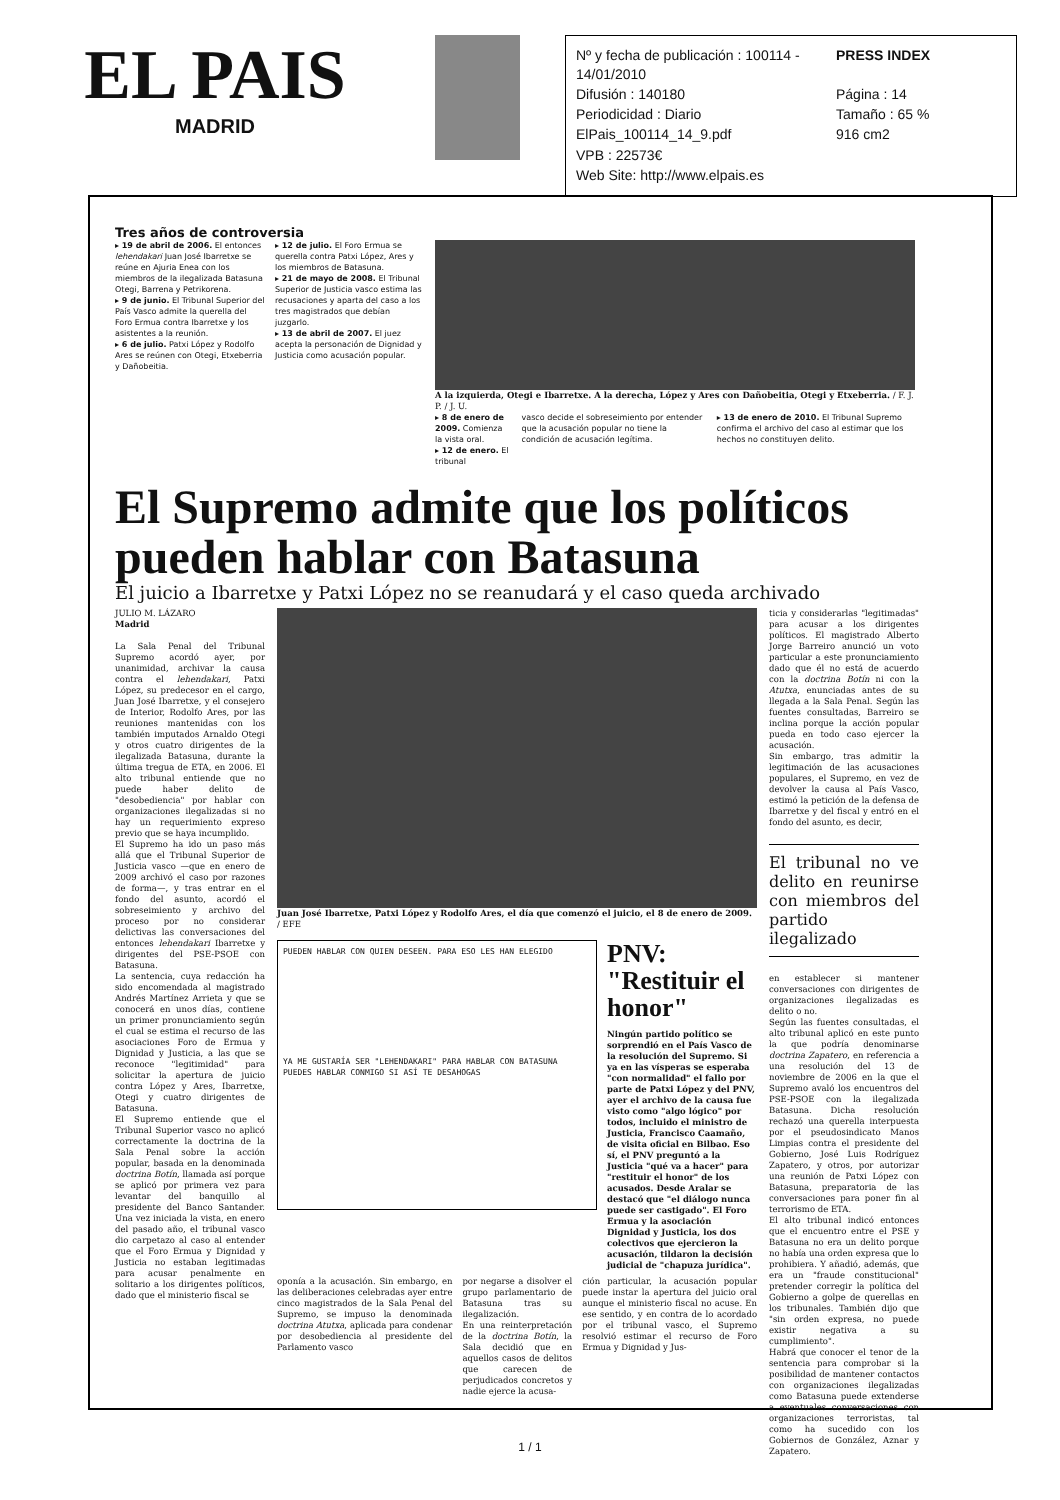EL PAIS
MADRID
Nº y fecha de publicación : 100114 - 14/01/2010
PRESS INDEX
Difusión : 140180
Página : 14
Periodicidad : Diario
Tamaño : 65 %
ElPais_100114_14_9.pdf
916 cm2
VPB : 22573€
Web Site: http://www.elpais.es
Tres años de controversia
▸ 19 de abril de 2006. El entonces lehendakari Juan José Ibarretxe se reúne en Ajuria Enea con los miembros de la ilegalizada Batasuna Otegi, Barrena y Petrikorena.
▸ 9 de junio. El Tribunal Superior del País Vasco admite la querella del Foro Ermua contra Ibarretxe y los asistentes a la reunión.
▸ 6 de julio. Patxi López y Rodolfo Ares se reúnen con Otegi, Etxeberria y Dañobeitia.
▸ 12 de julio. El Foro Ermua se querella contra Patxi López, Ares y los miembros de Batasuna.
▸ 21 de mayo de 2008. El Tribunal Superior de Justicia vasco estima las recusaciones y aparta del caso a los tres magistrados que debían juzgarlo.
▸ 13 de abril de 2007. El juez acepta la personación de Dignidad y Justicia como acusación popular.
A la izquierda, Otegi e Ibarretxe. A la derecha, López y Ares con Dañobeitia, Otegi y Etxeberria. / F. J. P. / J. U.
▸ 8 de enero de 2009. Comienza la vista oral.
▸ 12 de enero. El tribunal
vasco decide el sobreseimiento por entender que la acusación popular no tiene la condición de acusación legítima.
▸ 13 de enero de 2010. El Tribunal Supremo confirma el archivo del caso al estimar que los hechos no constituyen delito.
El Supremo admite que los políticos pueden hablar con Batasuna
El juicio a Ibarretxe y Patxi López no se reanudará y el caso queda archivado
JULIO M. LÁZARO
Madrid
La Sala Penal del Tribunal Supremo acordó ayer, por unanimidad, archivar la causa contra el lehendakari, Patxi López, su predecesor en el cargo, Juan José Ibarretxe, y el consejero de Interior, Rodolfo Ares, por las reuniones mantenidas con los también imputados Arnaldo Otegi y otros cuatro dirigentes de la ilegalizada Batasuna, durante la última tregua de ETA, en 2006. El alto tribunal entiende que no puede haber delito de "desobediencia" por hablar con organizaciones ilegalizadas si no hay un requerimiento expreso previo que se haya incumplido.
El Supremo ha ido un paso más allá que el Tribunal Superior de Justicia vasco —que en enero de 2009 archivó el caso por razones de forma—, y tras entrar en el fondo del asunto, acordó el sobreseimiento y archivo del proceso por no considerar delictivas las conversaciones del entonces lehendakari Ibarretxe y dirigentes del PSE-PSOE con Batasuna.
La sentencia, cuya redacción ha sido encomendada al magistrado Andrés Martínez Arrieta y que se conocerá en unos días, contiene un primer pronunciamiento según el cual se estima el recurso de las asociaciones Foro de Ermua y Dignidad y Justicia, a las que se reconoce "legitimidad" para solicitar la apertura de juicio contra López y Ares, Ibarretxe, Otegi y cuatro dirigentes de Batasuna.
El Supremo entiende que el Tribunal Superior vasco no aplicó correctamente la doctrina de la Sala Penal sobre la acción popular, basada en la denominada doctrina Botín, llamada así porque se aplicó por primera vez para levantar del banquillo al presidente del Banco Santander. Una vez iniciada la vista, en enero del pasado año, el tribunal vasco dio carpetazo al caso al entender que el Foro Ermua y Dignidad y Justicia no estaban legitimadas para acusar penalmente en solitario a los dirigentes políticos, dado que el ministerio fiscal se
Juan José Ibarretxe, Patxi López y Rodolfo Ares, el día que comenzó el juicio, el 8 de enero de 2009. / EFE
PUEDEN HABLAR CON QUIEN DESEEN. PARA ESO LES HAN ELEGIDO
YA ME GUSTARÍA SER "LEHENDAKARI" PARA HABLAR CON BATASUNA
PUEDES HABLAR CONMIGO SI ASÍ TE DESAHOGAS
PNV: "Restituir el honor"
Ningún partido político se sorprendió en el País Vasco de la resolución del Supremo. Si ya en las vísperas se esperaba "con normalidad" el fallo por parte de Patxi López y del PNV, ayer el archivo de la causa fue visto como "algo lógico" por todos, incluido el ministro de Justicia, Francisco Caamaño, de visita oficial en Bilbao. Eso sí, el PNV preguntó a la Justicia "qué va a hacer" para "restituir el honor" de los acusados. Desde Aralar se destacó que "el diálogo nunca puede ser castigado". El Foro Ermua y la asociación Dignidad y Justicia, los dos colectivos que ejercieron la acusación, tildaron la decisión judicial de "chapuza jurídica".
oponía a la acusación. Sin embargo, en las deliberaciones celebradas ayer entre cinco magistrados de la Sala Penal del Supremo, se impuso la denominada doctrina Atutxa, aplicada para condenar por desobediencia al presidente del Parlamento vasco
por negarse a disolver el grupo parlamentario de Batasuna tras su ilegalización.
En una reinterpretación de la doctrina Botín, la Sala decidió que en aquellos casos de delitos que carecen de perjudicados concretos y nadie ejerce la acusa-
ción particular, la acusación popular puede instar la apertura del juicio oral aunque el ministerio fiscal no acuse. En ese sentido, y en contra de lo acordado por el tribunal vasco, el Supremo resolvió estimar el recurso de Foro Ermua y Dignidad y Jus-
ticia y considerarlas "legitimadas" para acusar a los dirigentes políticos. El magistrado Alberto Jorge Barreiro anunció un voto particular a este pronunciamiento dado que él no está de acuerdo con la doctrina Botín ni con la Atutxa, enunciadas antes de su llegada a la Sala Penal. Según las fuentes consultadas, Barreiro se inclina porque la acción popular pueda en todo caso ejercer la acusación.
Sin embargo, tras admitir la legitimación de las acusaciones populares, el Supremo, en vez de devolver la causa al País Vasco, estimó la petición de la defensa de Ibarretxe y del fiscal y entró en el fondo del asunto, es decir,
El tribunal no ve delito en reunirse con miembros del partido ilegalizado
en establecer si mantener conversaciones con dirigentes de organizaciones ilegalizadas es delito o no.
Según las fuentes consultadas, el alto tribunal aplicó en este punto la que podría denominarse doctrina Zapatero, en referencia a una resolución del 13 de noviembre de 2006 en la que el Supremo avaló los encuentros del PSE-PSOE con la ilegalizada Batasuna. Dicha resolución rechazó una querella interpuesta por el pseudosindicato Manos Limpias contra el presidente del Gobierno, José Luis Rodríguez Zapatero, y otros, por autorizar una reunión de Patxi López con Batasuna, preparatoria de las conversaciones para poner fin al terrorismo de ETA.
El alto tribunal indicó entonces que el encuentro entre el PSE y Batasuna no era un delito porque no había una orden expresa que lo prohibiera. Y añadió, además, que era un "fraude constitucional" pretender corregir la política del Gobierno a golpe de querellas en los tribunales. También dijo que "sin orden expresa, no puede existir negativa a su cumplimiento".
Habrá que conocer el tenor de la sentencia para comprobar si la posibilidad de mantener contactos con organizaciones ilegalizadas como Batasuna puede extenderse a eventuales conversaciones con organizaciones terroristas, tal como ha sucedido con los Gobiernos de González, Aznar y Zapatero.
1 / 1